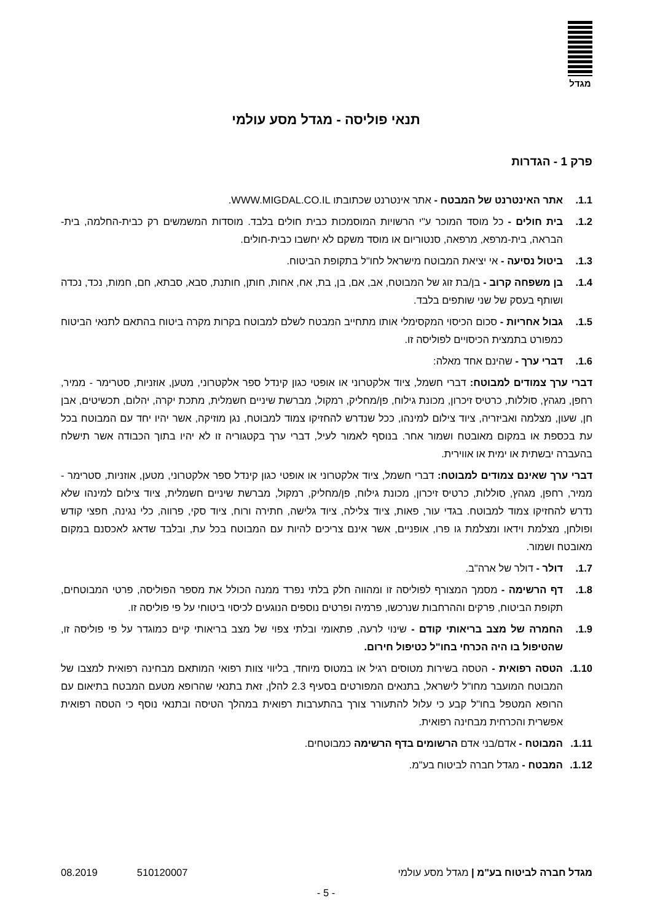מגדל
תנאי פוליסה - מגדל מסע עולמי
פרק 1 - הגדרות
1.1. אתר האינטרנט של המבטח - אתר אינטרנט שכתובתו WWW.MIGDAL.CO.IL.
1.2. בית חולים - כל מוסד המוכר ע"י הרשויות המוסמכות כבית חולים בלבד. מוסדות המשמשים רק כבית-החלמה, בית-הבראה, בית-מרפא, מרפאה, סנטוריום או מוסד משקם לא יחשבו כבית-חולים.
1.3. ביטול נסיעה - אי יציאת המבוטח מישראל לחו"ל בתקופת הביטוח.
1.4. בן משפחה קרוב - בן/בת זוג של המבוטח, אב, אם, בן, בת, אח, אחות, חותן, חותנת, סבא, סבתא, חם, חמות, נכד, נכדה ושותף בעסק של שני שותפים בלבד.
1.5. גבול אחריות - סכום הכיסוי המקסימלי אותו מתחייב המבטח לשלם למבוטח בקרות מקרה ביטוח בהתאם לתנאי הביטוח כמפורט בתמצית הכיסויים לפוליסה זו.
1.6. דברי ערך - שהינם אחד מאלה:
דברי ערך צמודים למבוטח: דברי חשמל, ציוד אלקטרוני או אופטי כגון קינדל ספר אלקטרוני, מטען, אוזניות, סטרימר - ממיר, רחפן, מגהץ, סוללות, כרטיס זיכרון, מכונת גילוח, פן/מחליק, רמקול, מברשת שיניים חשמלית, מתכת יקרה, יהלום, תכשיטים, אבן חן, שעון, מצלמה ואביזריה, ציוד צילום למינהו, ככל שנדרש להחזיקו צמוד למבוטח, נגן מוזיקה, אשר יהיו יחד עם המבוטח בכל עת בכספת או במקום מאובטח ושמור אחר. בנוסף לאמור לעיל, דברי ערך בקטגוריה זו לא יהיו בתוך הכבודה אשר תישלח בהעברה יבשתית או ימית או אווירית.
דברי ערך שאינם צמודים למבוטח: דברי חשמל, ציוד אלקטרוני או אופטי כגון קינדל ספר אלקטרוני, מטען, אוזניות, סטרימר - ממיר, רחפן, מגהץ, סוללות, כרטיס זיכרון, מכונת גילוח, פן/מחליק, רמקול, מברשת שיניים חשמלית, ציוד צילום למינהו שלא נדרש להחזיקו צמוד למבוטח. בגדי עור, פאות, ציוד צלילה, ציוד גלישה, חתירה ורוח, ציוד סקי, פרווה, כלי נגינה, חפצי קודש ופולחן, מצלמת וידאו ומצלמת גו פרו, אופניים, אשר אינם צריכים להיות עם המבוטח בכל עת, ובלבד שדאג לאכסנם במקום מאובטח ושמור.
1.7. דולר - דולר של ארה"ב.
1.8. דף הרשימה - מסמך המצורף לפוליסה זו ומהווה חלק בלתי נפרד ממנה הכולל את מספר הפוליסה, פרטי המבוטחים, תקופת הביטוח, פרקים וההרחבות שנרכשו, פרמיה ופרטים נוספים הנוגעים לכיסוי ביטוחי על פי פוליסה זו.
1.9. החמרה של מצב בריאותי קודם - שינוי לרעה, פתאומי ובלתי צפוי של מצב בריאותי קיים כמוגדר על פי פוליסה זו, שהטיפול בו היה הכרחי בחו"ל כטיפול חירום.
1.10.
הטסה רפואית - הטסה בשירות מטוסים רגיל או במטוס מיוחד, בליווי צוות רפואי המותאם מבחינה רפואית למצבו של המבוטח המועבר מחו"ל לישראל, בתנאים המפורטים בסעיף 2.3 להלן, זאת בתנאי שהרופא מטעם המבטח בתיאום עם הרופא המטפל בחו"ל קבע כי עלול להתעורר צורך בהתערבות רפואית במהלך הטיסה ובתנאי נוסף כי הטסה רפואית אפשרית והכרחית מבחינה רפואית.
1.11.
המבוטח - אדם/בני אדם הרשומים בדף הרשימה כמבוטחים.
1.12.
המבטח - מגדל חברה לביטוח בע"מ.
מגדל חברה לביטוח בע"מ | מגדל מסע עולמי 510120007 08.2019
- 5 -